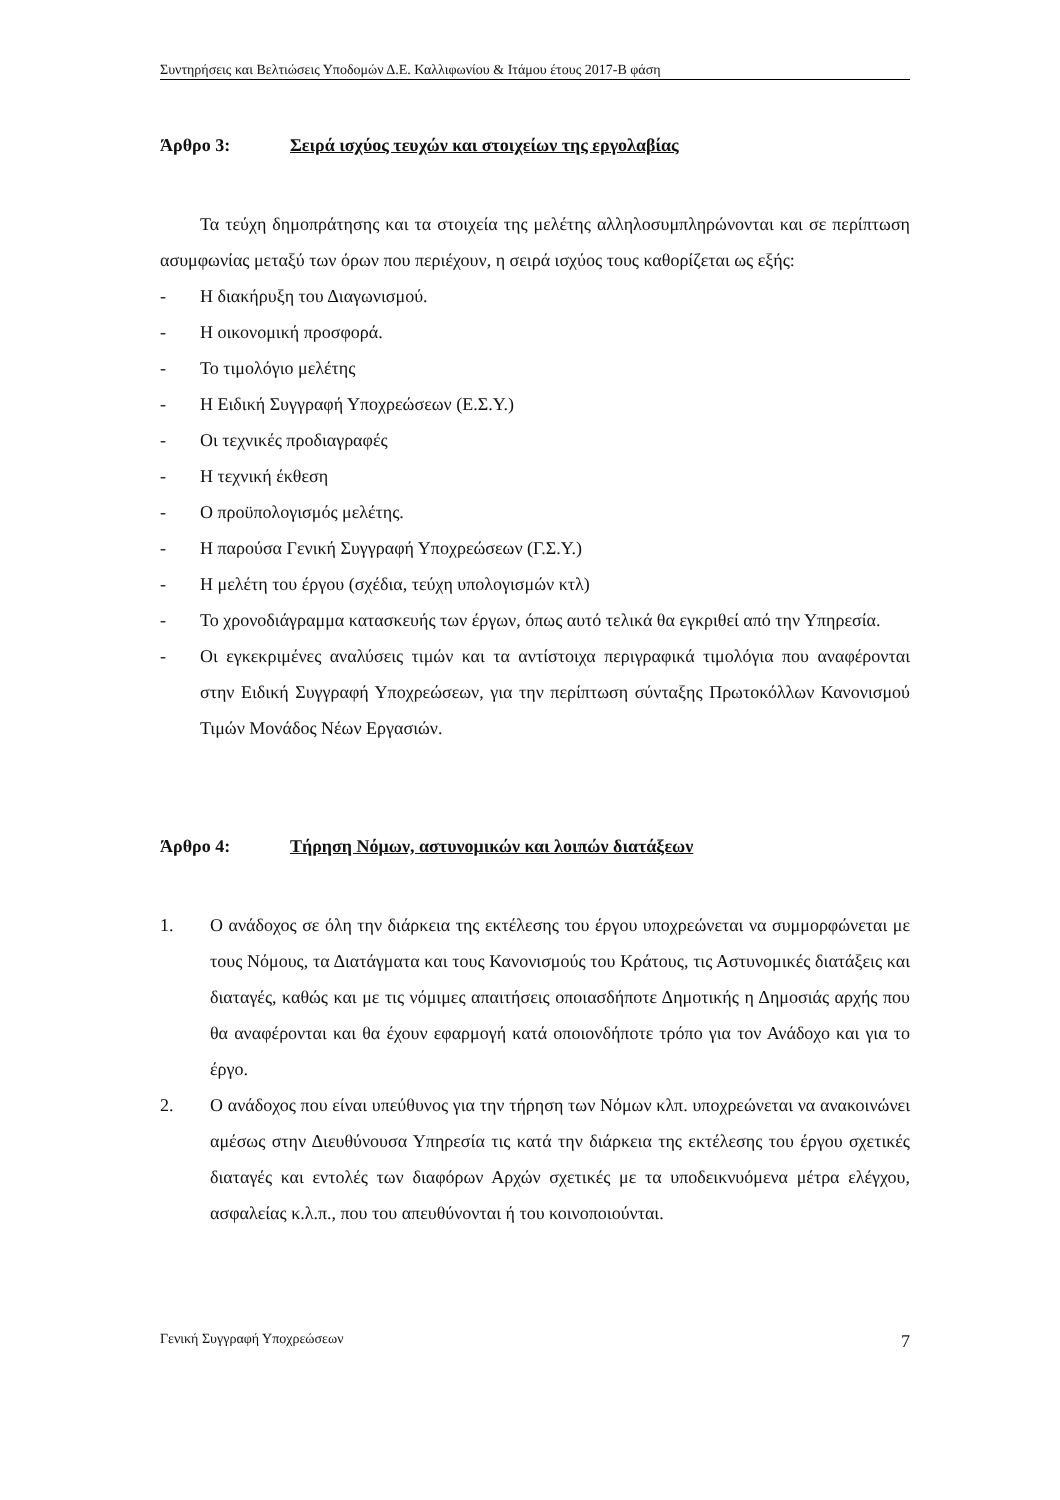Συντηρήσεις και Βελτιώσεις Υποδομών Δ.Ε. Καλλιφωνίου & Ιτάμου έτους 2017-Β φάση
Άρθρο 3: Σειρά ισχύος τευχών και στοιχείων της εργολαβίας
Τα τεύχη δημοπράτησης και τα στοιχεία της μελέτης αλληλοσυμπληρώνονται και σε περίπτωση ασυμφωνίας μεταξύ των όρων που περιέχουν, η σειρά ισχύος τους καθορίζεται ως εξής:
- Η διακήρυξη του Διαγωνισμού.
- Η οικονομική προσφορά.
- Το τιμολόγιο μελέτης
- Η Ειδική Συγγραφή Υποχρεώσεων (Ε.Σ.Υ.)
- Οι τεχνικές προδιαγραφές
- Η τεχνική έκθεση
- Ο προϋπολογισμός μελέτης.
- Η παρούσα Γενική Συγγραφή Υποχρεώσεων (Γ.Σ.Υ.)
- Η μελέτη του έργου (σχέδια, τεύχη υπολογισμών κτλ)
- Το χρονοδιάγραμμα κατασκευής των έργων, όπως αυτό τελικά θα εγκριθεί από την Υπηρεσία.
- Οι εγκεκριμένες αναλύσεις τιμών και τα αντίστοιχα περιγραφικά τιμολόγια που αναφέρονται στην Ειδική Συγγραφή Υποχρεώσεων, για την περίπτωση σύνταξης Πρωτοκόλλων Κανονισμού Τιμών Μονάδος Νέων Εργασιών.
Άρθρο 4: Τήρηση Νόμων, αστυνομικών και λοιπών διατάξεων
1. Ο ανάδοχος σε όλη την διάρκεια της εκτέλεσης του έργου υποχρεώνεται να συμμορφώνεται με τους Νόμους, τα Διατάγματα και τους Κανονισμούς του Κράτους, τις Αστυνομικές διατάξεις και διαταγές, καθώς και με τις νόμιμες απαιτήσεις οποιασδήποτε Δημοτικής η Δημοσιάς αρχής που θα αναφέρονται και θα έχουν εφαρμογή κατά οποιονδήποτε τρόπο για τον Ανάδοχο και για το έργο.
2. Ο ανάδοχος που είναι υπεύθυνος για την τήρηση των Νόμων κλπ. υποχρεώνεται να ανακοινώνει αμέσως στην Διευθύνουσα Υπηρεσία τις κατά την διάρκεια της εκτέλεσης του έργου σχετικές διαταγές και εντολές των διαφόρων Αρχών σχετικές με τα υποδεικνυόμενα μέτρα ελέγχου, ασφαλείας κ.λ.π., που του απευθύνονται ή του κοινοποιούνται.
Γενική Συγγραφή Υποχρεώσεων 7